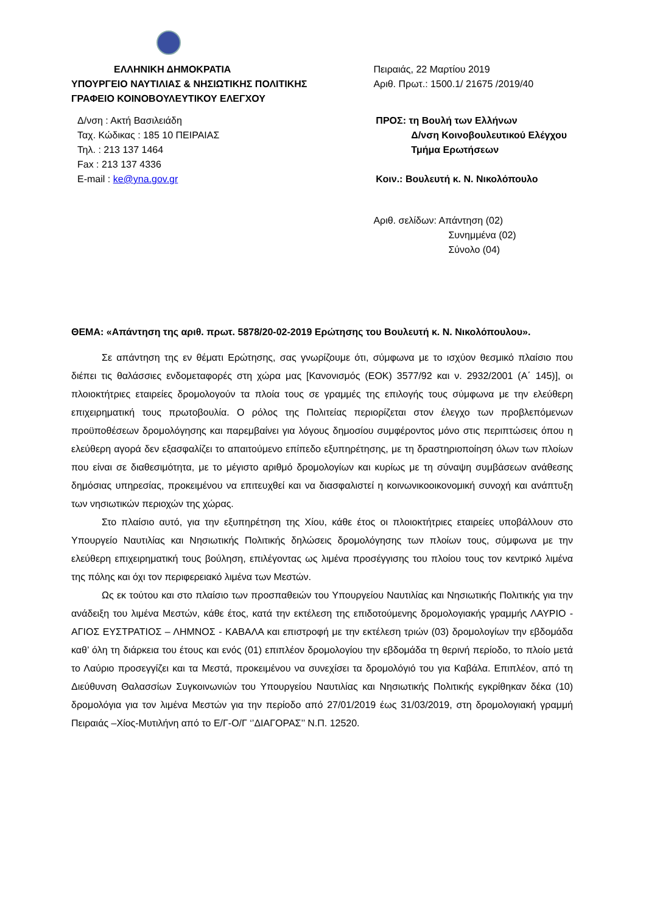ΕΛΛΗΝΙΚΗ ΔΗΜΟΚΡΑΤΙΑ
ΥΠΟΥΡΓΕΙΟ ΝΑΥΤΙΛΙΑΣ & ΝΗΣΙΩΤΙΚΗΣ ΠΟΛΙΤΙΚΗΣ
ΓΡΑΦΕΙΟ ΚΟΙΝΟΒΟΥΛΕΥΤΙΚΟΥ ΕΛΕΓΧΟΥ
Πειραιάς, 22 Μαρτίου 2019
Αριθ. Πρωτ.: 1500.1/ 21675 /2019/40
Δ/νση : Ακτή Βασιλειάδη
Ταχ. Κώδικας : 185 10 ΠΕΙΡΑΙΑΣ
Τηλ. : 213 137 1464
Fax : 213 137 4336
E-mail : ke@yna.gov.gr
ΠΡΟΣ: τη Βουλή των Ελλήνων
Δ/νση Κοινοβουλευτικού Ελέγχου
Τμήμα Ερωτήσεων
Κοιν.: Βουλευτή κ. Ν. Νικολόπουλο
Αριθ. σελίδων: Απάντηση (02)
Συνημμένα (02)
Σύνολο (04)
ΘΕΜΑ: «Απάντηση της αριθ. πρωτ. 5878/20-02-2019 Ερώτησης του Βουλευτή κ. Ν. Νικολόπουλου».
Σε απάντηση της εν θέματι Ερώτησης, σας γνωρίζουμε ότι, σύμφωνα με το ισχύον θεσμικό πλαίσιο που διέπει τις θαλάσσιες ενδομεταφορές στη χώρα μας [Κανονισμός (ΕΟΚ) 3577/92 και ν. 2932/2001 (Α΄ 145)], οι πλοιοκτήτριες εταιρείες δρομολογούν τα πλοία τους σε γραμμές της επιλογής τους σύμφωνα με την ελεύθερη επιχειρηματική τους πρωτοβουλία. Ο ρόλος της Πολιτείας περιορίζεται στον έλεγχο των προβλεπόμενων προϋποθέσεων δρομολόγησης και παρεμβαίνει για λόγους δημοσίου συμφέροντος μόνο στις περιπτώσεις όπου η ελεύθερη αγορά δεν εξασφαλίζει το απαιτούμενο επίπεδο εξυπηρέτησης, με τη δραστηριοποίηση όλων των πλοίων που είναι σε διαθεσιμότητα, με το μέγιστο αριθμό δρομολογίων και κυρίως με τη σύναψη συμβάσεων ανάθεσης δημόσιας υπηρεσίας, προκειμένου να επιτευχθεί και να διασφαλιστεί η κοινωνικοοικονομική συνοχή και ανάπτυξη των νησιωτικών περιοχών της χώρας.
Στο πλαίσιο αυτό, για την εξυπηρέτηση της Χίου, κάθε έτος οι πλοιοκτήτριες εταιρείες υποβάλλουν στο Υπουργείο Ναυτιλίας και Νησιωτικής Πολιτικής δηλώσεις δρομολόγησης των πλοίων τους, σύμφωνα με την ελεύθερη επιχειρηματική τους βούληση, επιλέγοντας ως λιμένα προσέγγισης του πλοίου τους τον κεντρικό λιμένα της πόλης και όχι τον περιφερειακό λιμένα των Μεστών.
Ως εκ τούτου και στο πλαίσιο των προσπαθειών του Υπουργείου Ναυτιλίας και Νησιωτικής Πολιτικής για την ανάδειξη του λιμένα Μεστών, κάθε έτος, κατά την εκτέλεση της επιδοτούμενης δρομολογιακής γραμμής ΛΑΥΡΙΟ - ΑΓΙΟΣ ΕΥΣΤΡΑΤΙΟΣ – ΛΗΜΝΟΣ - ΚΑΒΑΛΑ και επιστροφή με την εκτέλεση τριών (03) δρομολογίων την εβδομάδα καθ’ όλη τη διάρκεια του έτους και ενός (01) επιπλέον δρομολογίου την εβδομάδα τη θερινή περίοδο, το πλοίο μετά το Λαύριο προσεγγίζει και τα Μεστά, προκειμένου να συνεχίσει τα δρομολόγιό του για Καβάλα. Επιπλέον, από τη Διεύθυνση Θαλασσίων Συγκοινωνιών του Υπουργείου Ναυτιλίας και Νησιωτικής Πολιτικής εγκρίθηκαν δέκα (10) δρομολόγια για τον λιμένα Μεστών για την περίοδο από 27/01/2019 έως 31/03/2019, στη δρομολογιακή γραμμή Πειραιάς –Χίος-Μυτιλήνη από το Ε/Γ-Ο/Γ ‘’ΔΙΑΓΟΡΑΣ’’ Ν.Π. 12520.